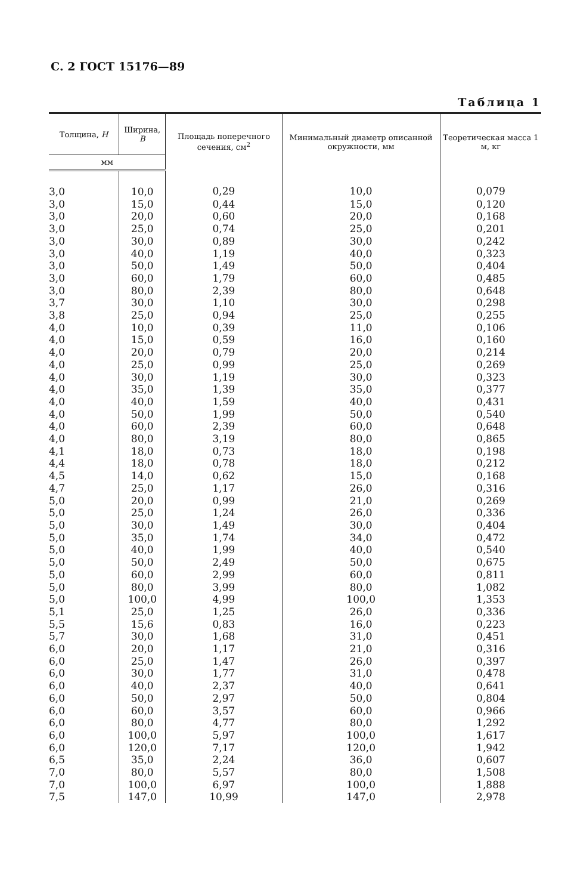С. 2 ГОСТ 15176—89
Таблица 1
| Толщина, H | Ширина, B | Площадь поперечного сечения, см<sup>2</sup> | Минимальный диаметр описанной окружности, мм | Теоретическая масса 1 м, кг |
| --- | --- | --- | --- | --- |
| мм | | | | |
| 3,0 | 10,0 | 0,29 | 10,0 | 0,079 |
| 3,0 | 15,0 | 0,44 | 15,0 | 0,120 |
| 3,0 | 20,0 | 0,60 | 20,0 | 0,168 |
| 3,0 | 25,0 | 0,74 | 25,0 | 0,201 |
| 3,0 | 30,0 | 0,89 | 30,0 | 0,242 |
| 3,0 | 40,0 | 1,19 | 40,0 | 0,323 |
| 3,0 | 50,0 | 1,49 | 50,0 | 0,404 |
| 3,0 | 60,0 | 1,79 | 60,0 | 0,485 |
| 3,0 | 80,0 | 2,39 | 80,0 | 0,648 |
| 3,7 | 30,0 | 1,10 | 30,0 | 0,298 |
| 3,8 | 25,0 | 0,94 | 25,0 | 0,255 |
| 4,0 | 10,0 | 0,39 | 11,0 | 0,106 |
| 4,0 | 15,0 | 0,59 | 16,0 | 0,160 |
| 4,0 | 20,0 | 0,79 | 20,0 | 0,214 |
| 4,0 | 25,0 | 0,99 | 25,0 | 0,269 |
| 4,0 | 30,0 | 1,19 | 30,0 | 0,323 |
| 4,0 | 35,0 | 1,39 | 35,0 | 0,377 |
| 4,0 | 40,0 | 1,59 | 40,0 | 0,431 |
| 4,0 | 50,0 | 1,99 | 50,0 | 0,540 |
| 4,0 | 60,0 | 2,39 | 60,0 | 0,648 |
| 4,0 | 80,0 | 3,19 | 80,0 | 0,865 |
| 4,1 | 18,0 | 0,73 | 18,0 | 0,198 |
| 4,4 | 18,0 | 0,78 | 18,0 | 0,212 |
| 4,5 | 14,0 | 0,62 | 15,0 | 0,168 |
| 4,7 | 25,0 | 1,17 | 26,0 | 0,316 |
| 5,0 | 20,0 | 0,99 | 21,0 | 0,269 |
| 5,0 | 25,0 | 1,24 | 26,0 | 0,336 |
| 5,0 | 30,0 | 1,49 | 30,0 | 0,404 |
| 5,0 | 35,0 | 1,74 | 34,0 | 0,472 |
| 5,0 | 40,0 | 1,99 | 40,0 | 0,540 |
| 5,0 | 50,0 | 2,49 | 50,0 | 0,675 |
| 5,0 | 60,0 | 2,99 | 60,0 | 0,811 |
| 5,0 | 80,0 | 3,99 | 80,0 | 1,082 |
| 5,0 | 100,0 | 4,99 | 100,0 | 1,353 |
| 5,1 | 25,0 | 1,25 | 26,0 | 0,336 |
| 5,5 | 15,6 | 0,83 | 16,0 | 0,223 |
| 5,7 | 30,0 | 1,68 | 31,0 | 0,451 |
| 6,0 | 20,0 | 1,17 | 21,0 | 0,316 |
| 6,0 | 25,0 | 1,47 | 26,0 | 0,397 |
| 6,0 | 30,0 | 1,77 | 31,0 | 0,478 |
| 6,0 | 40,0 | 2,37 | 40,0 | 0,641 |
| 6,0 | 50,0 | 2,97 | 50,0 | 0,804 |
| 6,0 | 60,0 | 3,57 | 60,0 | 0,966 |
| 6,0 | 80,0 | 4,77 | 80,0 | 1,292 |
| 6,0 | 100,0 | 5,97 | 100,0 | 1,617 |
| 6,0 | 120,0 | 7,17 | 120,0 | 1,942 |
| 6,5 | 35,0 | 2,24 | 36,0 | 0,607 |
| 7,0 | 80,0 | 5,57 | 80,0 | 1,508 |
| 7,0 | 100,0 | 6,97 | 100,0 | 1,888 |
| 7,5 | 147,0 | 10,99 | 147,0 | 2,978 |